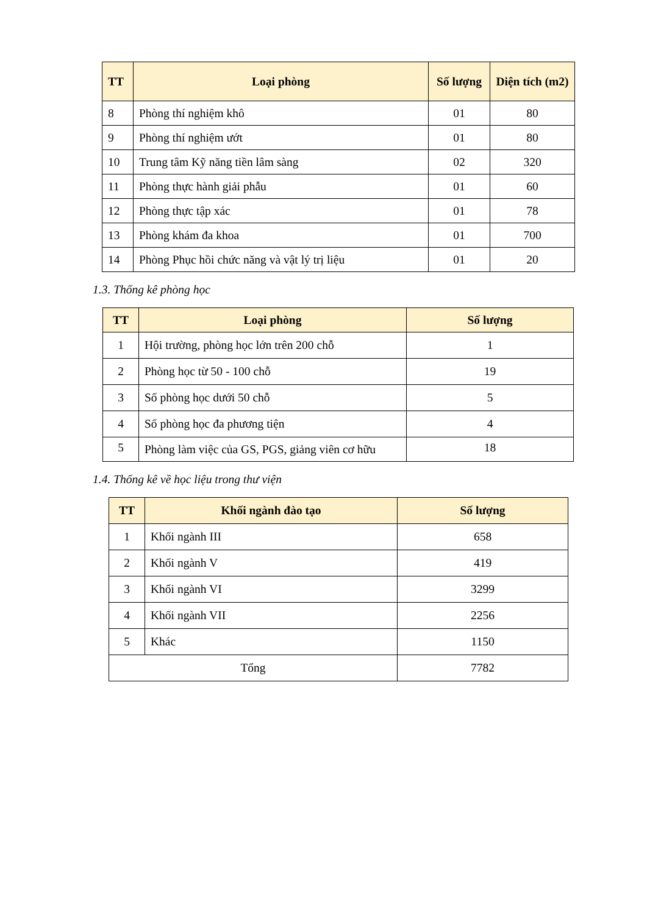| TT | Loại phòng | Số lượng | Diện tích (m2) |
| --- | --- | --- | --- |
| 8 | Phòng thí nghiệm khô | 01 | 80 |
| 9 | Phòng thí nghiệm ướt | 01 | 80 |
| 10 | Trung tâm Kỹ năng tiền lâm sàng | 02 | 320 |
| 11 | Phòng thực hành giải phẫu | 01 | 60 |
| 12 | Phòng thực tập xác | 01 | 78 |
| 13 | Phòng khám đa khoa | 01 | 700 |
| 14 | Phòng Phục hồi chức năng và vật lý trị liệu | 01 | 20 |
1.3. Thống kê phòng học
| TT | Loại phòng | Số lượng |
| --- | --- | --- |
| 1 | Hội trường, phòng học lớn trên 200 chỗ | 1 |
| 2 | Phòng học từ 50 - 100 chỗ | 19 |
| 3 | Số phòng học dưới 50 chỗ | 5 |
| 4 | Số phòng học đa phương tiện | 4 |
| 5 | Phòng làm việc của GS, PGS, giảng viên cơ hữu | 18 |
1.4. Thống kê về học liệu trong thư viện
| TT | Khối ngành đào tạo | Số lượng |
| --- | --- | --- |
| 1 | Khối ngành III | 658 |
| 2 | Khối ngành V | 419 |
| 3 | Khối ngành VI | 3299 |
| 4 | Khối ngành VII | 2256 |
| 5 | Khác | 1150 |
| Tổng | | 7782 |